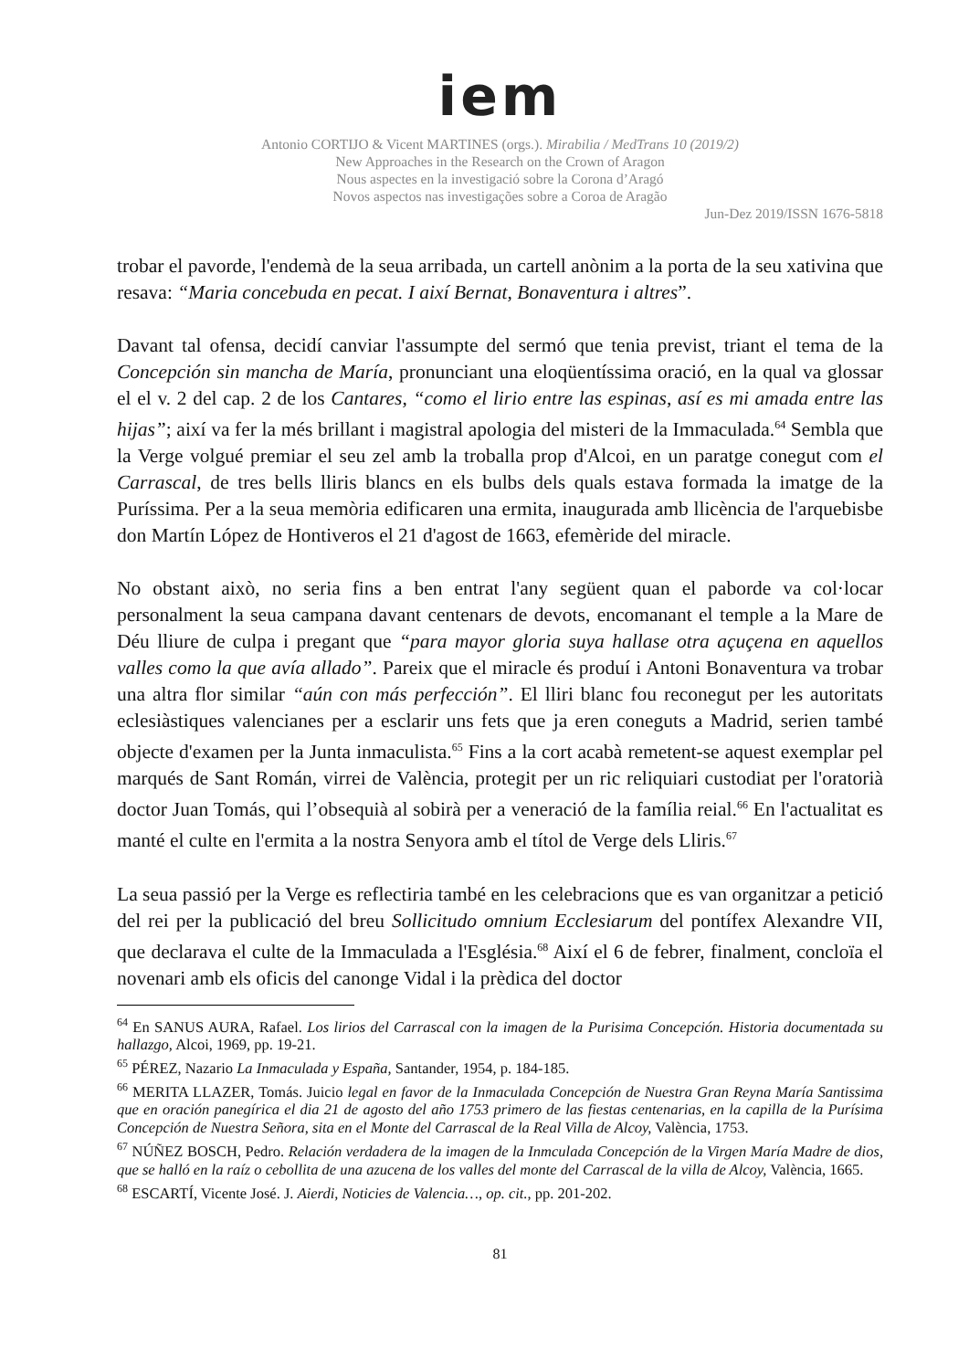iem
Antonio CORTIJO & Vicent MARTINES (orgs.). Mirabilia / MedTrans 10 (2019/2)
New Approaches in the Research on the Crown of Aragon
Nous aspectes en la investigació sobre la Corona d’Aragó
Novos aspectos nas investigações sobre a Coroa de Aragão
Jun-Dez 2019/ISSN 1676-5818
trobar el pavorde, l'endemà de la seua arribada, un cartell anònim a la porta de la seu xativina que resava: “Maria concebuda en pecat. I així Bernat, Bonaventura i altres”.
Davant tal ofensa, decidí canviar l'assumpte del sermó que tenia previst, triant el tema de la Concepción sin mancha de María, pronunciant una eloqüentíssima oració, en la qual va glossar el el v. 2 del cap. 2 de los Cantares, “como el lirio entre las espinas, así es mi amada entre las hijas”; així va fer la més brillant i magistral apologia del misteri de la Immaculada.<sup>64</sup> Sembla que la Verge volgué premiar el seu zel amb la troballa prop d'Alcoi, en un paratge conegut com el Carrascal, de tres bells lliris blancs en els bulbs dels quals estava formada la imatge de la Puríssima. Per a la seua memòria edificaren una ermita, inaugurada amb llicència de l'arquebisbe don Martín López de Hontiveros el 21 d'agost de 1663, efemèride del miracle.
No obstant això, no seria fins a ben entrat l'any següent quan el paborde va col·locar personalment la seua campana davant centenars de devots, encomanant el temple a la Mare de Déu lliure de culpa i pregant que “para mayor gloria suya hallase otra açuçena en aquellos valles como la que avía allado”. Pareix que el miracle és produí i Antoni Bonaventura va trobar una altra flor similar “aún con más perfección”. El lliri blanc fou reconegut per les autoritats eclesiàstiques valencianes per a esclarir uns fets que ja eren coneguts a Madrid, serien també objecte d'examen per la Junta inmaculista.<sup>65</sup> Fins a la cort acabà remetent-se aquest exemplar pel marqués de Sant Román, virrei de València, protegit per un ric reliquiari custodiat per l'oratorià doctor Juan Tomás, qui l’obsequià al sobirà per a veneració de la família reial.<sup>66</sup> En l'actualitat es manté el culte en l'ermita a la nostra Senyora amb el títol de Verge dels Lliris.<sup>67</sup>
La seua passió per la Verge es reflectiria també en les celebracions que es van organitzar a petició del rei per la publicació del breu Sollicitudo omnium Ecclesiarum del pontífex Alexandre VII, que declarava el culte de la Immaculada a l'Església.<sup>68</sup> Així el 6 de febrer, finalment, concloïa el novenari amb els oficis del canonge Vidal i la prèdica del doctor
<sup>64</sup> En SANUS AURA, Rafael. Los lirios del Carrascal con la imagen de la Purisima Concepción. Historia documentada su hallazgo, Alcoi, 1969, pp. 19-21.
<sup>65</sup> PÉREZ, Nazario La Inmaculada y España, Santander, 1954, p. 184-185.
<sup>66</sup> MERITA LLAZER, Tomás. Juicio legal en favor de la Inmaculada Concepción de Nuestra Gran Reyna María Santissima que en oración panegírica el dia 21 de agosto del año 1753 primero de las fiestas centenarias, en la capilla de la Purísima Concepción de Nuestra Señora, sita en el Monte del Carrascal de la Real Villa de Alcoy, València, 1753.
<sup>67</sup> NÚÑEZ BOSCH, Pedro. Relación verdadera de la imagen de la Inmculada Concepción de la Virgen María Madre de dios, que se halló en la raíz o cebollita de una azucena de los valles del monte del Carrascal de la villa de Alcoy, València, 1665.
<sup>68</sup> ESCARTÍ, Vicente José. J. Aierdi, Noticies de Valencia…, op. cit., pp. 201-202.
81